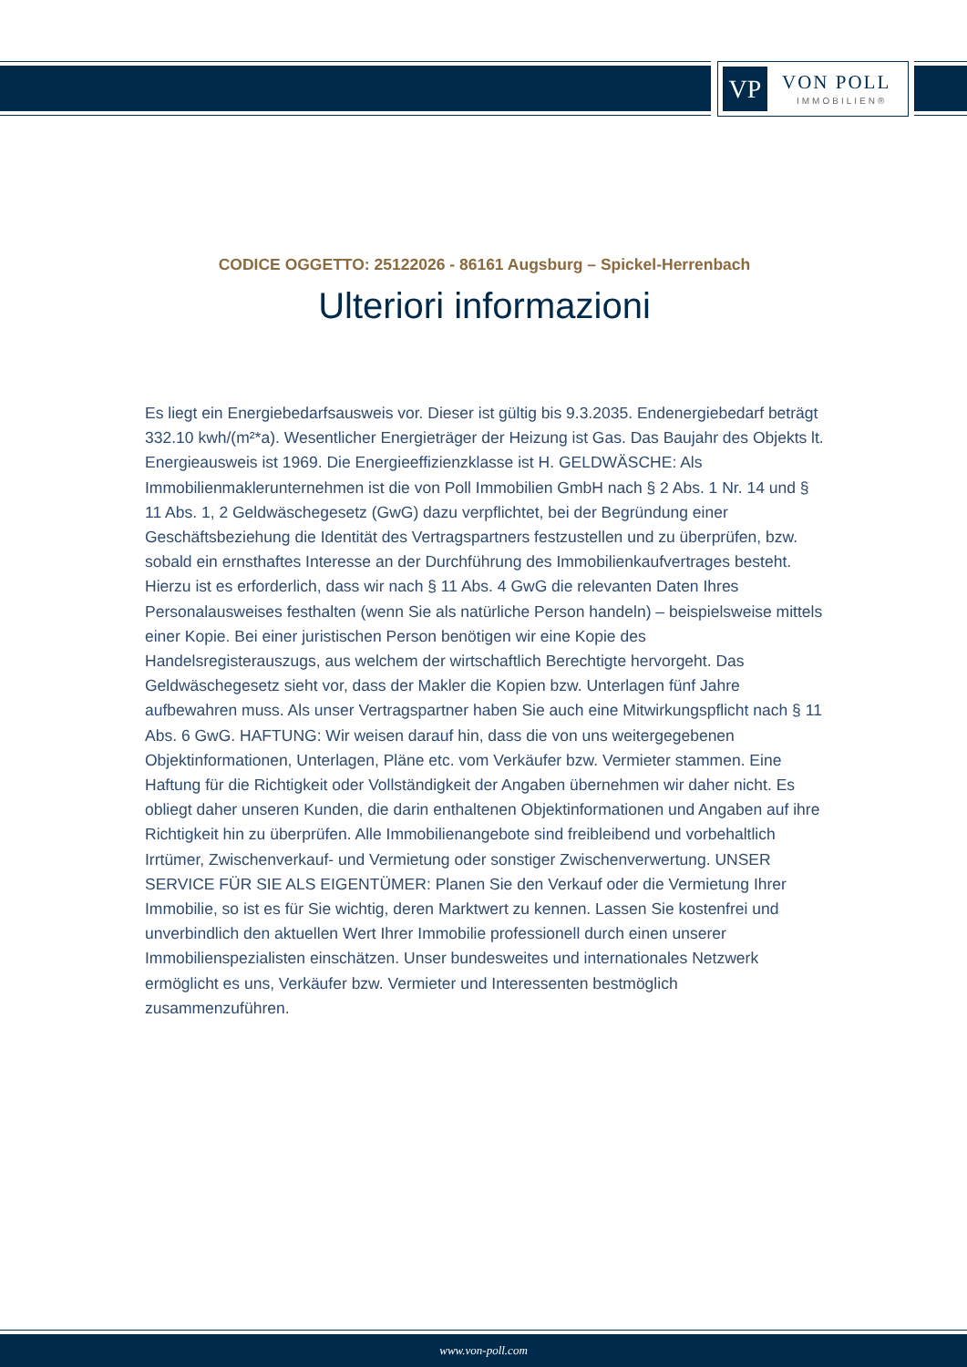VP VON POLL
IMMOBILIEN®
CODICE OGGETTO: 25122026 - 86161 Augsburg – Spickel-Herrenbach
Ulteriori informazioni
Es liegt ein Energiebedarfsausweis vor. Dieser ist gültig bis 9.3.2035. Endenergiebedarf beträgt 332.10 kwh/(m²*a). Wesentlicher Energieträger der Heizung ist Gas. Das Baujahr des Objekts lt. Energieausweis ist 1969. Die Energieeffizienzklasse ist H. GELDWÄSCHE: Als Immobilienmaklerunternehmen ist die von Poll Immobilien GmbH nach § 2 Abs. 1 Nr. 14 und § 11 Abs. 1, 2 Geldwäschegesetz (GwG) dazu verpflichtet, bei der Begründung einer Geschäftsbeziehung die Identität des Vertragspartners festzustellen und zu überprüfen, bzw. sobald ein ernsthaftes Interesse an der Durchführung des Immobilienkaufvertrages besteht. Hierzu ist es erforderlich, dass wir nach § 11 Abs. 4 GwG die relevanten Daten Ihres Personalausweises festhalten (wenn Sie als natürliche Person handeln) – beispielsweise mittels einer Kopie. Bei einer juristischen Person benötigen wir eine Kopie des Handelsregisterauszugs, aus welchem der wirtschaftlich Berechtigte hervorgeht. Das Geldwäschegesetz sieht vor, dass der Makler die Kopien bzw. Unterlagen fünf Jahre aufbewahren muss. Als unser Vertragspartner haben Sie auch eine Mitwirkungspflicht nach § 11 Abs. 6 GwG. HAFTUNG: Wir weisen darauf hin, dass die von uns weitergegebenen Objektinformationen, Unterlagen, Pläne etc. vom Verkäufer bzw. Vermieter stammen. Eine Haftung für die Richtigkeit oder Vollständigkeit der Angaben übernehmen wir daher nicht. Es obliegt daher unseren Kunden, die darin enthaltenen Objektinformationen und Angaben auf ihre Richtigkeit hin zu überprüfen. Alle Immobilienangebote sind freibleibend und vorbehaltlich Irrtümer, Zwischenverkauf- und Vermietung oder sonstiger Zwischenverwertung. UNSER SERVICE FÜR SIE ALS EIGENTÜMER: Planen Sie den Verkauf oder die Vermietung Ihrer Immobilie, so ist es für Sie wichtig, deren Marktwert zu kennen. Lassen Sie kostenfrei und unverbindlich den aktuellen Wert Ihrer Immobilie professionell durch einen unserer Immobilienspezialisten einschätzen. Unser bundesweites und internationales Netzwerk ermöglicht es uns, Verkäufer bzw. Vermieter und Interessenten bestmöglich zusammenzuführen.
www.von-poll.com